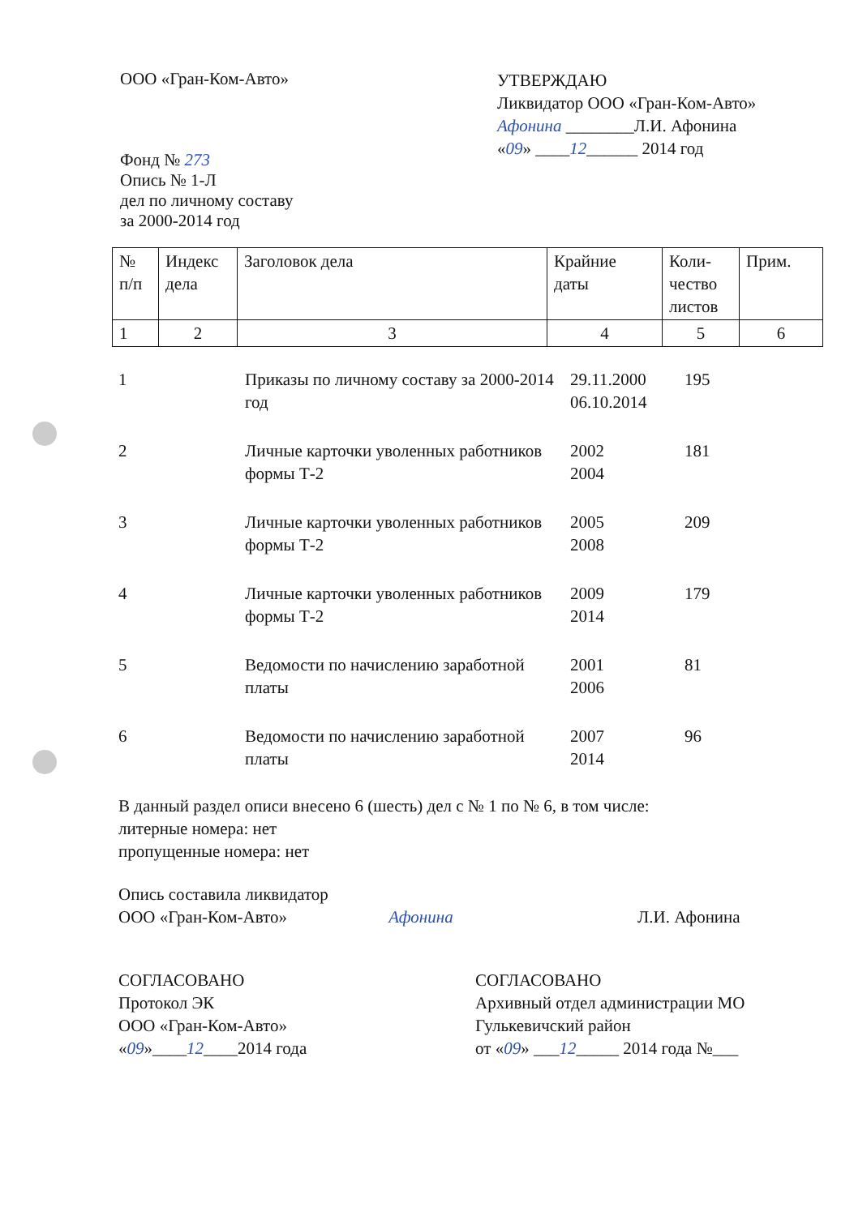ООО «Гран-Ком-Авто»
Фонд № 273
Опись № 1-Л
дел по личному составу
за 2000-2014 год
УТВЕРЖДАЮ
Ликвидатор ООО «Гран-Ком-Авто»
Афонина ________Л.И. Афонина
«09» ____12______ 2014 год
| № п/п | Индекс дела | Заголовок дела | Крайние даты | Коли- чество листов | Прим. |
| 1 | 2 | 3 | 4 | 5 | 6 |
| 1 | Приказы по личному составу за 2000-2014 год | 29.11.2000 06.10.2014 | 195 |
| 2 | Личные карточки уволенных работников формы Т-2 | 2002 2004 | 181 |
| 3 | Личные карточки уволенных работников формы Т-2 | 2005 2008 | 209 |
| 4 | Личные карточки уволенных работников формы Т-2 | 2009 2014 | 179 |
| 5 | Ведомости по начислению заработной платы | 2001 2006 | 81 |
| 6 | Ведомости по начислению заработной платы | 2007 2014 | 96 |
В данный раздел описи внесено 6 (шесть) дел с № 1 по № 6, в том числе:
литерные номера: нет
пропущенные номера: нет
Опись составила ликвидатор
ООО «Гран-Ком-Авто» Афонина
Л.И. Афонина
СОГЛАСОВАНО
Протокол ЭК
ООО «Гран-Ком-Авто»
«09»____12____2014 года
СОГЛАСОВАНО
Архивный отдел администрации МО
Гулькевичский район
от «09» ___12_____ 2014 года №___